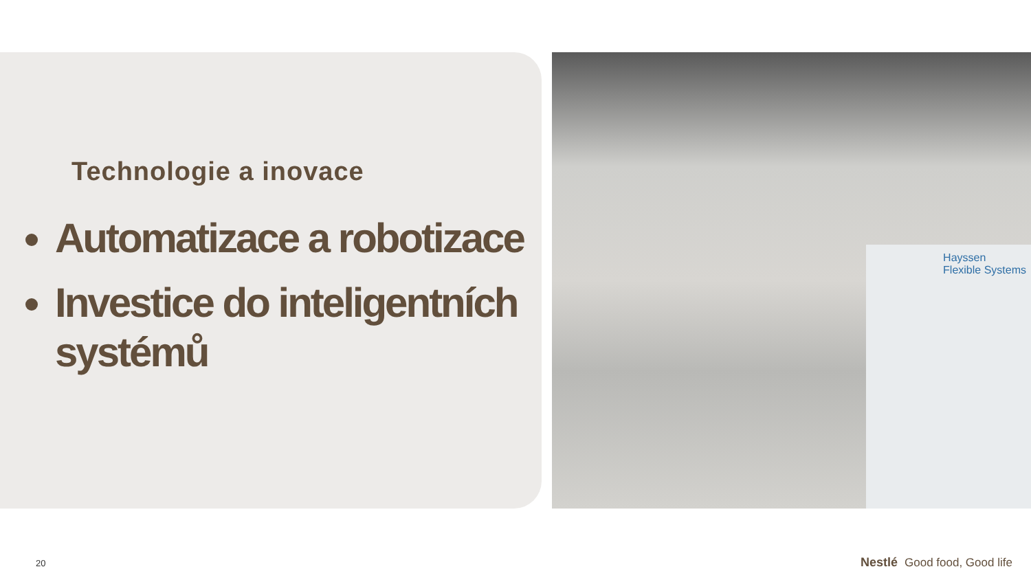Technologie a inovace
Automatizace a robotizace
Investice do inteligentních systémů
Hayssen
Flexible Systems
20 Nestlé Good food, Good life